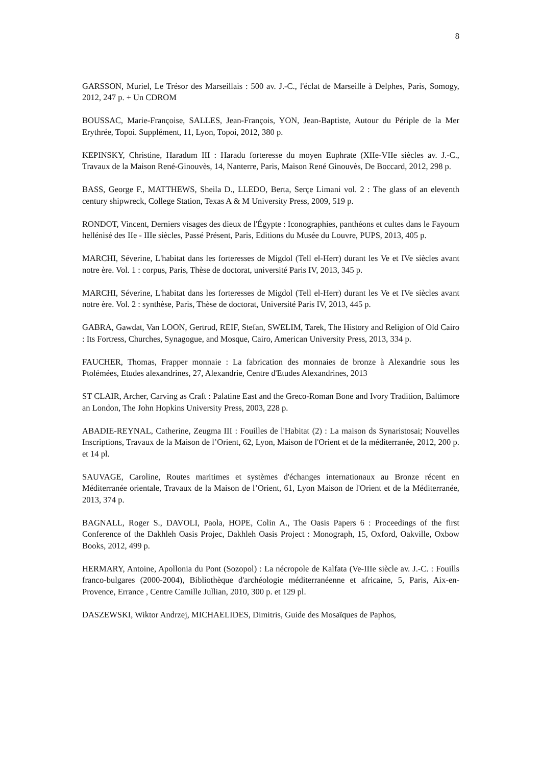8
GARSSON, Muriel, Le Trésor des Marseillais : 500 av. J.-C., l'éclat de Marseille à Delphes, Paris, Somogy, 2012, 247 p. + Un CDROM
BOUSSAC, Marie-Françoise, SALLES, Jean-François, YON, Jean-Baptiste, Autour du Périple de la Mer Erythrée, Topoi. Supplément, 11, Lyon, Topoi, 2012, 380 p.
KEPINSKY, Christine, Haradum III : Haradu forteresse du moyen Euphrate (XIIe-VIIe siècles av. J.-C., Travaux de la Maison René-Ginouvès, 14, Nanterre, Paris, Maison René Ginouvès, De Boccard, 2012, 298 p.
BASS, George F., MATTHEWS, Sheila D., LLEDO, Berta, Serçe Limani vol. 2 : The glass of an eleventh century shipwreck, College Station, Texas A & M University Press, 2009, 519 p.
RONDOT, Vincent, Derniers visages des dieux de l'Égypte : Iconographies, panthéons et cultes dans le Fayoum hellénisé des IIe - IIIe siècles, Passé Présent, Paris, Editions du Musée du Louvre, PUPS, 2013, 405 p.
MARCHI, Séverine, L'habitat dans les forteresses de Migdol (Tell el-Herr) durant les Ve et IVe siècles avant notre ère. Vol. 1 : corpus, Paris, Thèse de doctorat, université Paris IV, 2013, 345 p.
MARCHI, Séverine, L'habitat dans les forteresses de Migdol (Tell el-Herr) durant les Ve et IVe siècles avant notre ère. Vol. 2 : synthèse, Paris, Thèse de doctorat, Université Paris IV, 2013, 445 p.
GABRA, Gawdat, Van LOON, Gertrud, REIF, Stefan, SWELIM, Tarek, The History and Religion of Old Cairo : Its Fortress, Churches, Synagogue, and Mosque, Cairo, American University Press, 2013, 334 p.
FAUCHER, Thomas, Frapper monnaie : La fabrication des monnaies de bronze à Alexandrie sous les Ptolémées, Etudes alexandrines, 27, Alexandrie, Centre d'Etudes Alexandrines, 2013
ST CLAIR, Archer, Carving as Craft : Palatine East and the Greco-Roman Bone and Ivory Tradition, Baltimore an London, The John Hopkins University Press, 2003, 228 p.
ABADIE-REYNAL, Catherine, Zeugma III : Fouilles de l'Habitat (2) : La maison ds Synaristosai; Nouvelles Inscriptions, Travaux de la Maison de l’Orient, 62, Lyon, Maison de l'Orient et de la méditerranée, 2012, 200 p. et 14 pl.
SAUVAGE, Caroline, Routes maritimes et systèmes d'échanges internationaux au Bronze récent en Méditerranée orientale, Travaux de la Maison de l’Orient, 61, Lyon Maison de l'Orient et de la Méditerranée, 2013, 374 p.
BAGNALL, Roger S., DAVOLI, Paola, HOPE, Colin A., The Oasis Papers 6 : Proceedings of the first Conference of the Dakhleh Oasis Projec, Dakhleh Oasis Project : Monograph, 15, Oxford, Oakville, Oxbow Books, 2012, 499 p.
HERMARY, Antoine, Apollonia du Pont (Sozopol) : La nécropole de Kalfata (Ve-IIIe siècle av. J.-C. : Fouills franco-bulgares (2000-2004), Bibliothèque d'archéologie méditerranéenne et africaine, 5, Paris, Aix-en-Provence, Errance , Centre Camille Jullian, 2010, 300 p. et 129 pl.
DASZEWSKI, Wiktor Andrzej, MICHAELIDES, Dimitris, Guide des Mosaïques de Paphos,